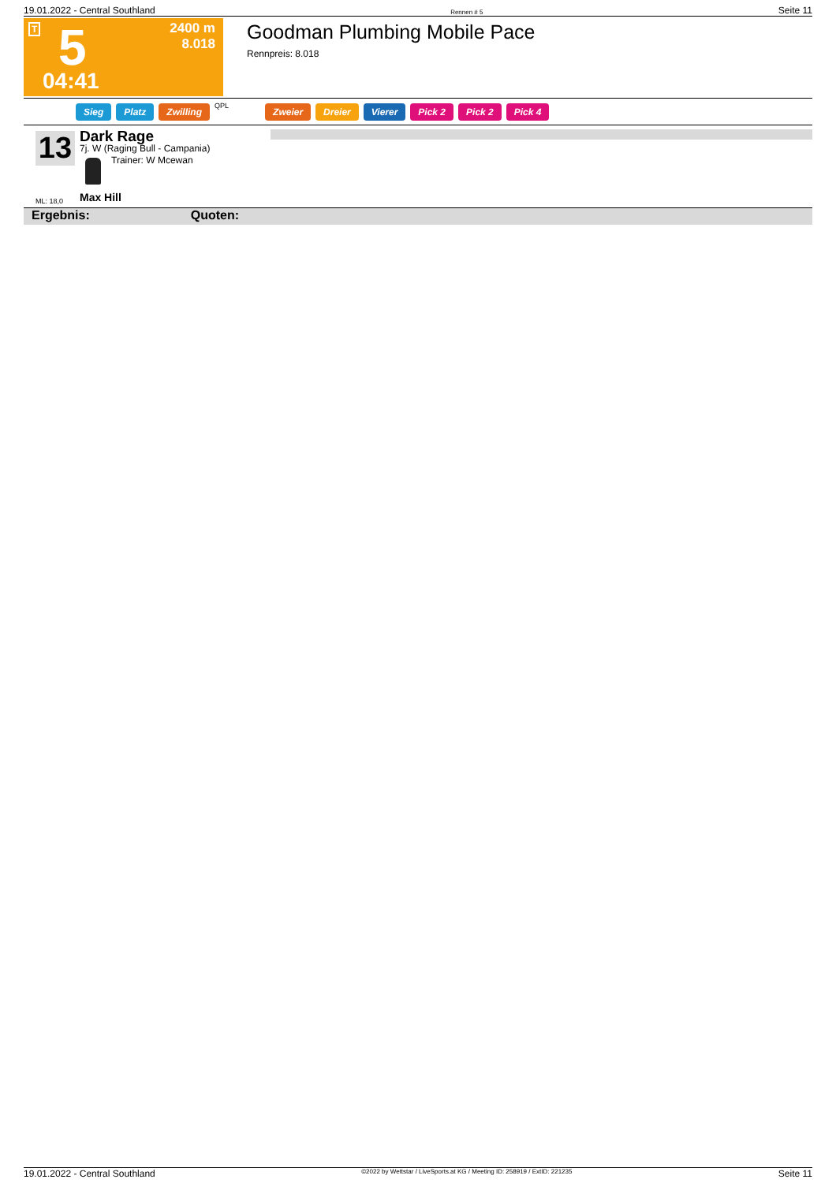19.01.2022 - Central Southland Rennen # 5 Seite 11
T
2400 m
8.018
5
04:41
Goodman Plumbing Mobile Pace
Rennpreis: 8.018
Sieg Platz Zwilling QPL Zweier Dreier Vierer Pick 2 Pick 2 Pick 4
13 Dark Rage
7j. W (Raging Bull - Campania)
Trainer: W Mcewan
ML: 18,0 Max Hill
Ergebnis: Quoten:
19.01.2022 - Central Southland ©2022 by Wettstar / LiveSports.at KG / Meeting ID: 258919 / ExtID: 221235 Seite 11